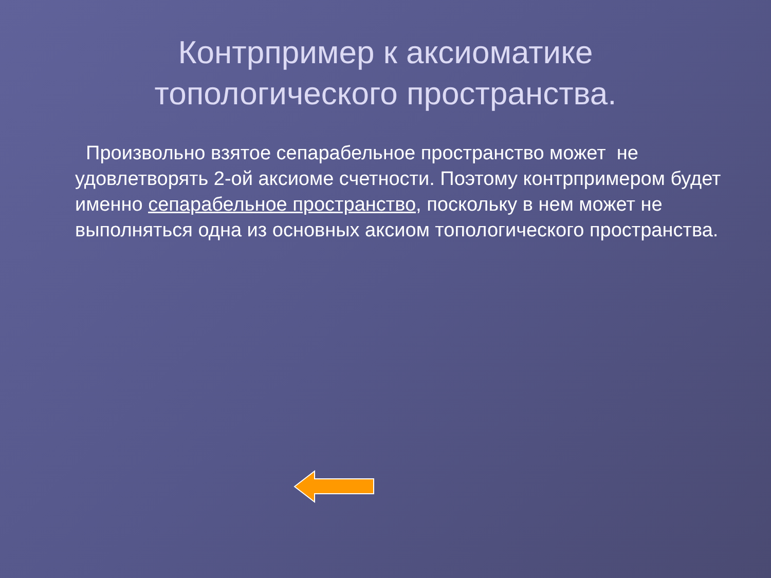Контрпример к аксиоматике
топологического пространства.
Произвольно взятое сепарабельное пространство может не удовлетворять 2-ой аксиоме счетности. Поэтому контрпримером будет именно сепарабельное пространство, поскольку в нем может не выполняться одна из основных аксиом топологического пространства.